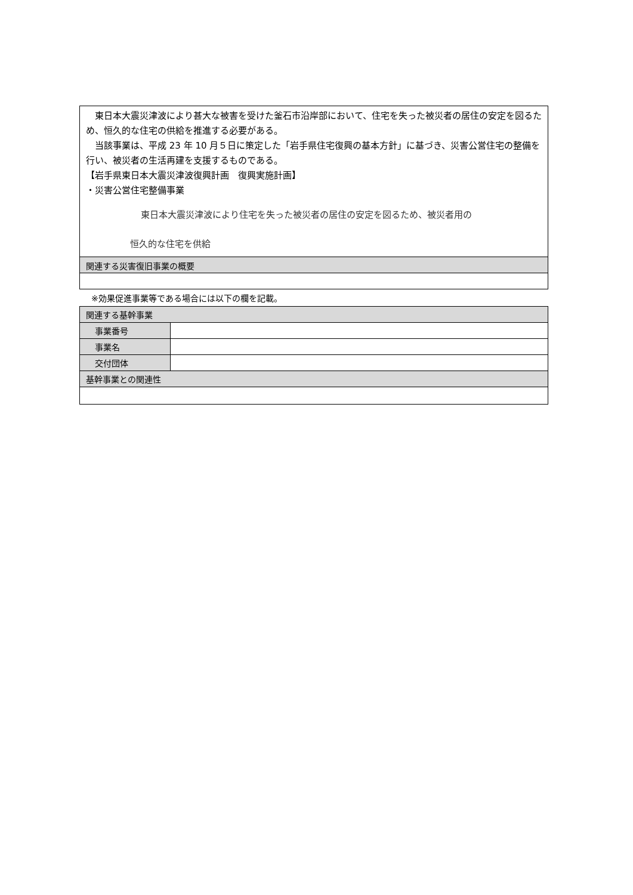東日本大震災津波により甚大な被害を受けた釜石市沿岸部において、住宅を失った被災者の居住の安定を図るため、恒久的な住宅の供給を推進する必要がある。
　当該事業は、平成 23 年 10 月５日に策定した「岩手県住宅復興の基本方針」に基づき、災害公営住宅の整備を行い、被災者の生活再建を支援するものである。
【岩手県東日本大震災津波復興計画　復興実施計画】
・災害公営住宅整備事業
東日本大震災津波により住宅を失った被災者の居住の安定を図るため、被災者用の
恒久的な住宅を供給
関連する災害復旧事業の概要
※効果促進事業等である場合には以下の欄を記載。
| 関連する基幹事業 | |
| 事業番号 | |
| 事業名 | |
| 交付団体 | |
| 基幹事業との関連性 | |